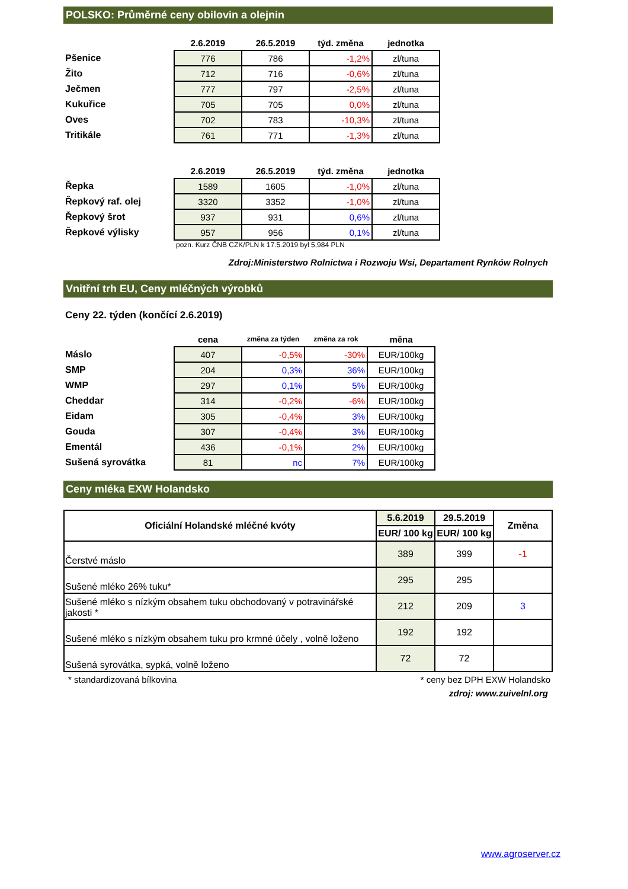POLSKO: Průměrné ceny obilovin a olejnin
| | 2.6.2019 | 26.5.2019 | týd. změna | jednotka |
| --- | --- | --- | --- | --- |
| Pšenice | 776 | 786 | -1,2% | zl/tuna |
| Žito | 712 | 716 | -0,6% | zl/tuna |
| Ječmen | 777 | 797 | -2,5% | zl/tuna |
| Kukuřice | 705 | 705 | 0,0% | zl/tuna |
| Oves | 702 | 783 | -10,3% | zl/tuna |
| Tritikále | 761 | 771 | -1,3% | zl/tuna |
| | 2.6.2019 | 26.5.2019 | týd. změna | jednotka |
| --- | --- | --- | --- | --- |
| Řepka | 1589 | 1605 | -1,0% | zl/tuna |
| Řepkový raf. olej | 3320 | 3352 | -1,0% | zl/tuna |
| Řepkový šrot | 937 | 931 | 0,6% | zl/tuna |
| Řepkové výlisky | 957 | 956 | 0,1% | zl/tuna |
pozn. Kurz ČNB CZK/PLN k 17.5.2019 byl 5,984 PLN
Zdroj:Ministerstwo Rolnictwa i Rozwoju Wsi, Departament Rynków Rolnych
Vnitřní trh EU, Ceny mléčných výrobků
Ceny 22. týden (končící 2.6.2019)
| | cena | změna za týden | změna za rok | měna |
| --- | --- | --- | --- | --- |
| Máslo | 407 | -0,5% | -30% | EUR/100kg |
| SMP | 204 | 0,3% | 36% | EUR/100kg |
| WMP | 297 | 0,1% | 5% | EUR/100kg |
| Cheddar | 314 | -0,2% | -6% | EUR/100kg |
| Eidam | 305 | -0,4% | 3% | EUR/100kg |
| Gouda | 307 | -0,4% | 3% | EUR/100kg |
| Ementál | 436 | -0,1% | 2% | EUR/100kg |
| Sušená syrovátka | 81 | nc | 7% | EUR/100kg |
Ceny mléka EXW Holandsko
| Oficiální Holandské mléčné kvóty | 5.6.2019 | 29.5.2019 | Změna |
| --- | --- | --- | --- |
| | EUR/ 100 kg | EUR/ 100 kg | |
| Čerstvé máslo | 389 | 399 | -1 |
| Sušené mléko 26% tuku* | 295 | 295 | |
| Sušené mléko s nízkým obsahem tuku obchodovaný v potravinářské jakosti * | 212 | 209 | 3 |
| Sušené mléko s nízkým obsahem tuku pro krmné účely , volně loženo | 192 | 192 | |
| Sušená syrovátka, sypká, volně loženo | 72 | 72 | |
* standardizovaná bílkovina * ceny bez DPH EXW Holandsko
zdroj: www.zuivelnl.org
www.agroserver.cz